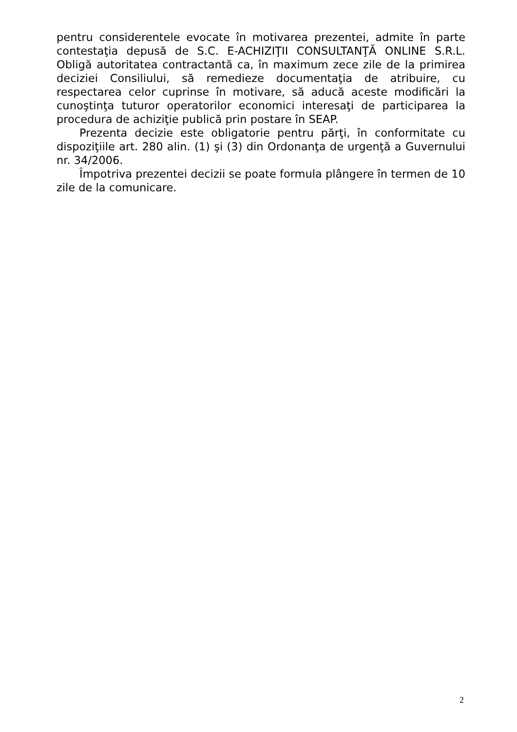pentru considerentele evocate în motivarea prezentei, admite în parte contestaţia depusă de S.C. E-ACHIZIŢII CONSULTANŢĂ ONLINE S.R.L. Obligă autoritatea contractantă ca, în maximum zece zile de la primirea deciziei Consiliului, să remedieze documentaţia de atribuire, cu respectarea celor cuprinse în motivare, să aducă aceste modificări la cunoştinţa tuturor operatorilor economici interesaţi de participarea la procedura de achiziţie publică prin postare în SEAP.
Prezenta decizie este obligatorie pentru părţi, în conformitate cu dispoziţiile art. 280 alin. (1) şi (3) din Ordonanţa de urgenţă a Guvernului nr. 34/2006.
Împotriva prezentei decizii se poate formula plângere în termen de 10 zile de la comunicare.
2